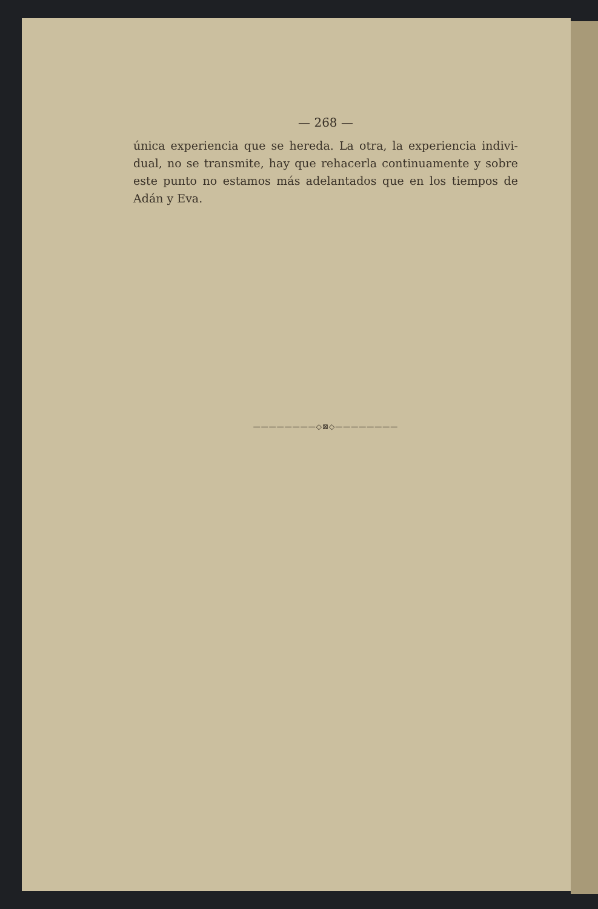— 268 —
única experiencia que se hereda. La otra, la experiencia indivi-dual, no se transmite, hay que rehacerla continuamente y sobre este punto no estamos más adelantados que en los tiempos de Adán y Eva.
————————◇⊠◇————————